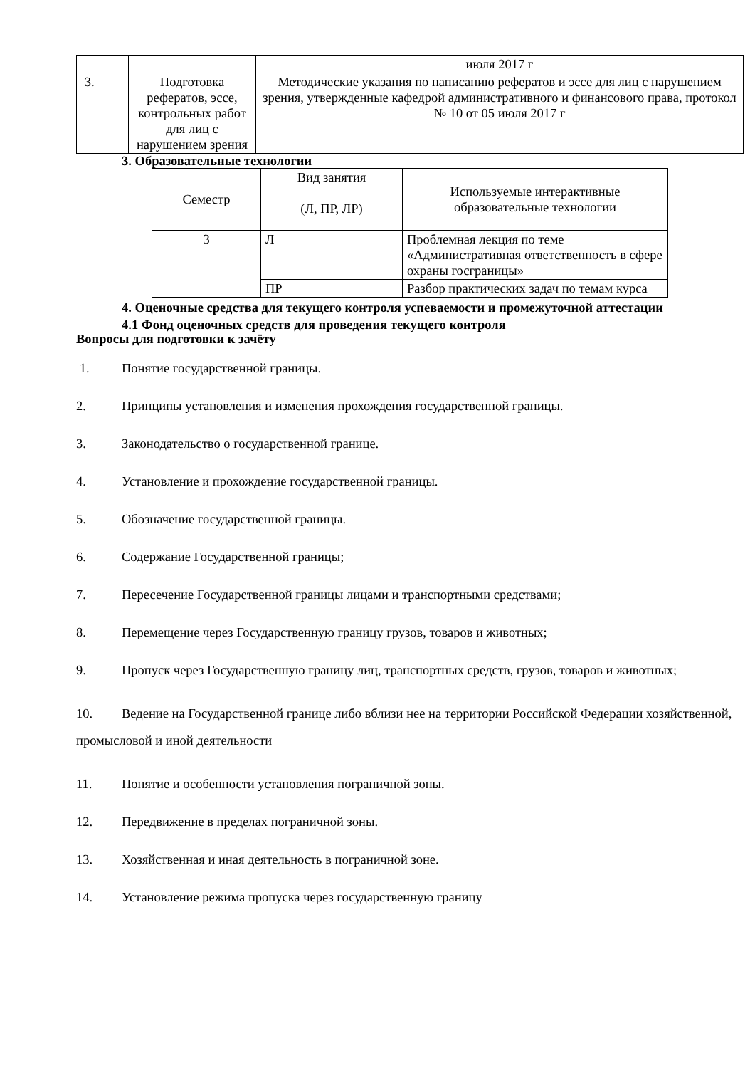| | | июля 2017 г |
| 3. | Подготовка рефератов, эссе, контрольных работ для лиц с нарушением зрения | Методические указания по написанию рефератов и эссе для лиц с нарушением зрения, утвержденные кафедрой административного и финансового права, протокол № 10 от 05 июля 2017 г |
3. Образовательные технологии
| Семестр | Вид занятия (Л, ПР, ЛР) | Используемые интерактивные образовательные технологии |
| 3 | Л | Проблемная лекция по теме «Административная ответственность в сфере охраны госграницы» |
| | ПР | Разбор практических задач по темам курса |
4. Оценочные средства для текущего контроля успеваемости и промежуточной аттестации
4.1 Фонд оценочных средств для проведения текущего контроля
Вопросы для подготовки к зачёту
1. Понятие государственной границы.
2. Принципы установления и изменения прохождения государственной границы.
3. Законодательство о государственной границе.
4. Установление и прохождение государственной границы.
5. Обозначение государственной границы.
6. Содержание Государственной границы;
7. Пересечение Государственной границы лицами и транспортными средствами;
8. Перемещение через Государственную границу грузов, товаров и животных;
9. Пропуск через Государственную границу лиц, транспортных средств, грузов, товаров и животных;
10. Ведение на Государственной границе либо вблизи нее на территории Российской Федерации хозяйственной, промысловой и иной деятельности
11. Понятие и особенности установления пограничной зоны.
12. Передвижение в пределах пограничной зоны.
13. Хозяйственная и иная деятельность в пограничной зоне.
14. Установление режима пропуска через государственную границу